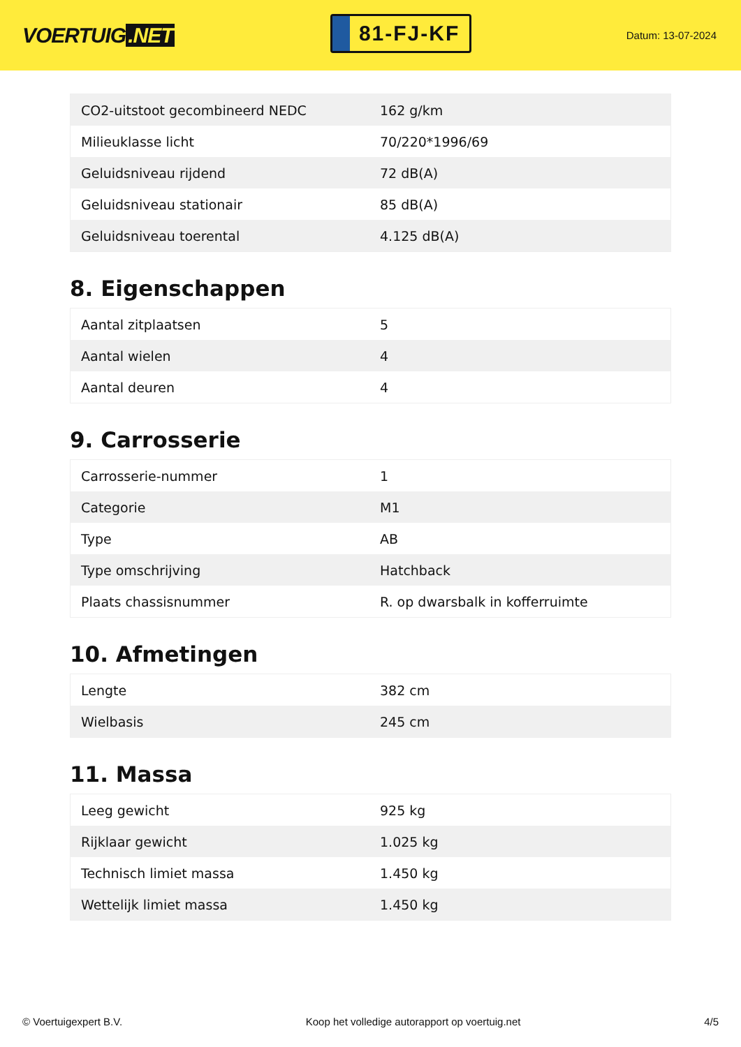VOERTUIG.NET
81-FJ-KF
Datum: 13-07-2024
| CO2-uitstoot gecombineerd NEDC | 162 g/km |
| Milieuklasse licht | 70/220*1996/69 |
| Geluidsniveau rijdend | 72 dB(A) |
| Geluidsniveau stationair | 85 dB(A) |
| Geluidsniveau toerental | 4.125 dB(A) |
8. Eigenschappen
| Aantal zitplaatsen | 5 |
| Aantal wielen | 4 |
| Aantal deuren | 4 |
9. Carrosserie
| Carrosserie-nummer | 1 |
| Categorie | M1 |
| Type | AB |
| Type omschrijving | Hatchback |
| Plaats chassisnummer | R. op dwarsbalk in kofferruimte |
10. Afmetingen
| Lengte | 382 cm |
| Wielbasis | 245 cm |
11. Massa
| Leeg gewicht | 925 kg |
| Rijklaar gewicht | 1.025 kg |
| Technisch limiet massa | 1.450 kg |
| Wettelijk limiet massa | 1.450 kg |
© Voertuigexpert B.V. Koop het volledige autorapport op voertuig.net 4/5